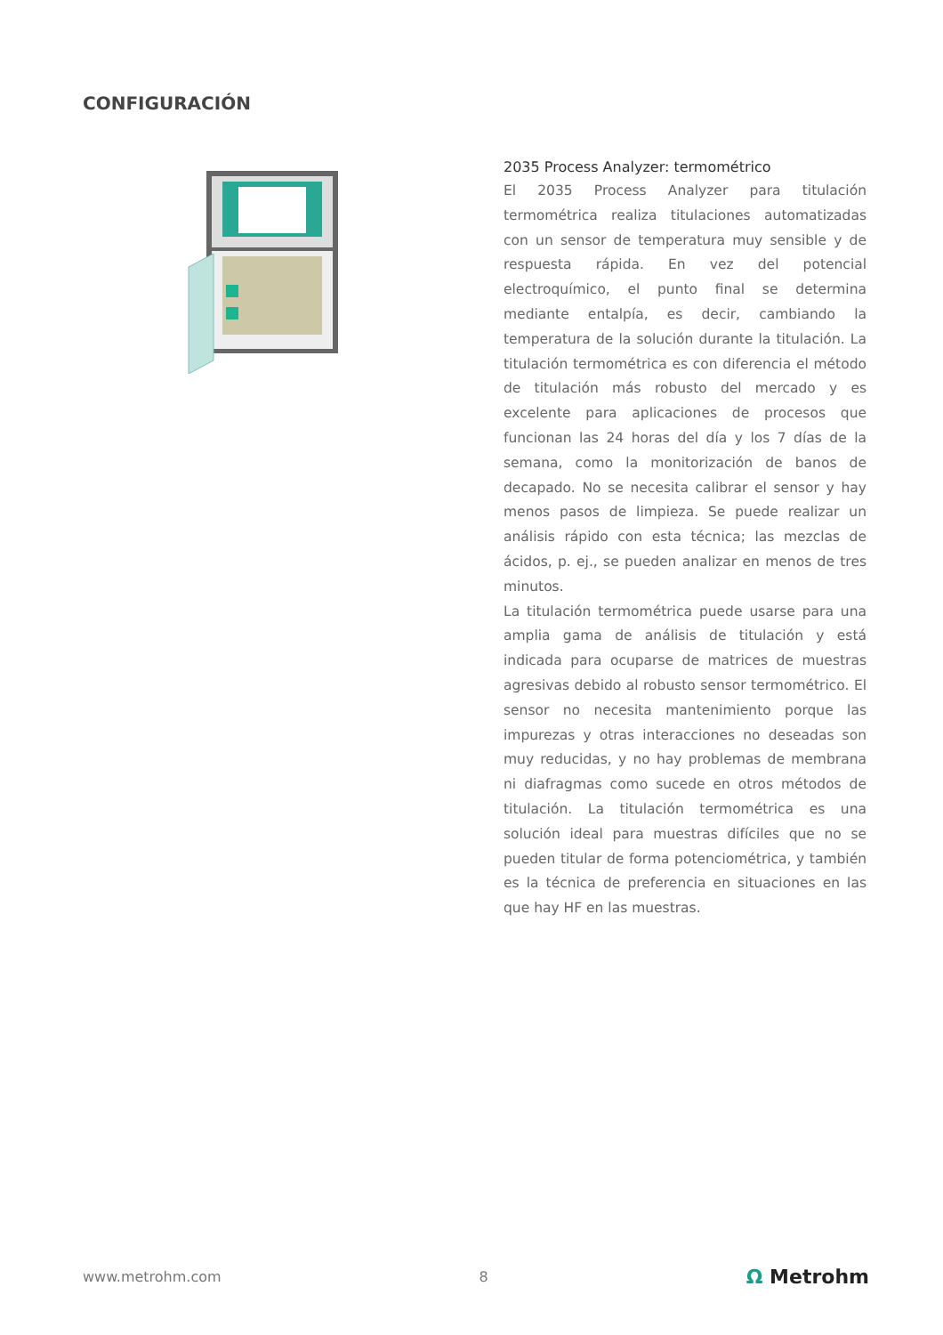CONFIGURACIÓN
2035 Process Analyzer: termométrico
El 2035 Process Analyzer para titulación termométrica realiza titulaciones automatizadas con un sensor de temperatura muy sensible y de respuesta rápida. En vez del potencial electroquímico, el punto final se determina mediante entalpía, es decir, cambiando la temperatura de la solución durante la titulación. La titulación termométrica es con diferencia el método de titulación más robusto del mercado y es excelente para aplicaciones de procesos que funcionan las 24 horas del día y los 7 días de la semana, como la monitorización de banos de decapado. No se necesita calibrar el sensor y hay menos pasos de limpieza. Se puede realizar un análisis rápido con esta técnica; las mezclas de ácidos, p. ej., se pueden analizar en menos de tres minutos.
La titulación termométrica puede usarse para una amplia gama de análisis de titulación y está indicada para ocuparse de matrices de muestras agresivas debido al robusto sensor termométrico. El sensor no necesita mantenimiento porque las impurezas y otras interacciones no deseadas son muy reducidas, y no hay problemas de membrana ni diafragmas como sucede en otros métodos de titulación. La titulación termométrica es una solución ideal para muestras difíciles que no se pueden titular de forma potenciométrica, y también es la técnica de preferencia en situaciones en las que hay HF en las muestras.
www.metrohm.com 8 Ω Metrohm